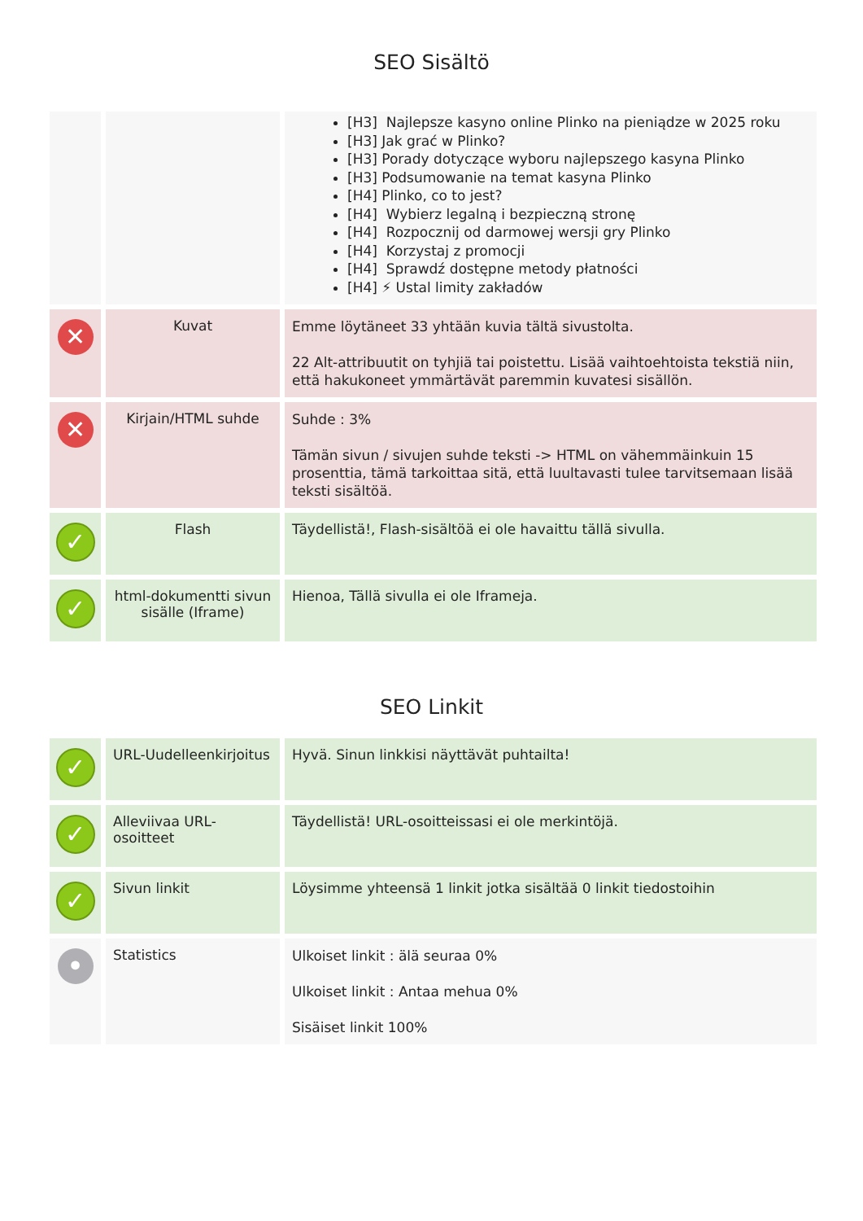SEO Sisältö
| | | [H3] 󠀀󠀀 Najlepsze kasyno online Plinko na pieniądze w 2025 roku [H3] Jak grać w Plinko? [H3] Porady dotyczące wyboru najlepszego kasyna Plinko [H3] Podsumowanie na temat kasyna Plinko [H4] Plinko, co to jest? [H4] 󠀀 Wybierz legalną i bezpieczną stronę [H4] 󠀀󠀀 Rozpocznij od darmowej wersji gry Plinko [H4] 󠀀󠀀 Korzystaj z promocji [H4] 󠀀󠀀 Sprawdź dostępne metody płatności [H4] ⚡ Ustal limity zakładów |
| ✕ | Kuvat | Emme löytäneet 33 yhtään kuvia tältä sivustolta. 22 Alt-attribuutit on tyhjiä tai poistettu. Lisää vaihtoehtoista tekstiä niin, että hakukoneet ymmärtävät paremmin kuvatesi sisällön. |
| ✕ | Kirjain/HTML suhde | Suhde : 3% Tämän sivun / sivujen suhde teksti -> HTML on vähemmäinkuin 15 prosenttia, tämä tarkoittaa sitä, että luultavasti tulee tarvitsemaan lisää teksti sisältöä. |
| ✓ | Flash | Täydellistä!, Flash-sisältöä ei ole havaittu tällä sivulla. |
| ✓ | html-dokumentti sivun sisälle (Iframe) | Hienoa, Tällä sivulla ei ole Iframeja. |
SEO Linkit
| ✓ | URL-Uudelleenkirjoitus | Hyvä. Sinun linkkisi näyttävät puhtailta! |
| ✓ | Alleviivaa URL-osoitteet | Täydellistä! URL-osoitteissasi ei ole merkintöjä. |
| ✓ | Sivun linkit | Löysimme yhteensä 1 linkit jotka sisältää 0 linkit tiedostoihin |
| • | Statistics | Ulkoiset linkit : älä seuraa 0% Ulkoiset linkit : Antaa mehua 0% Sisäiset linkit 100% |